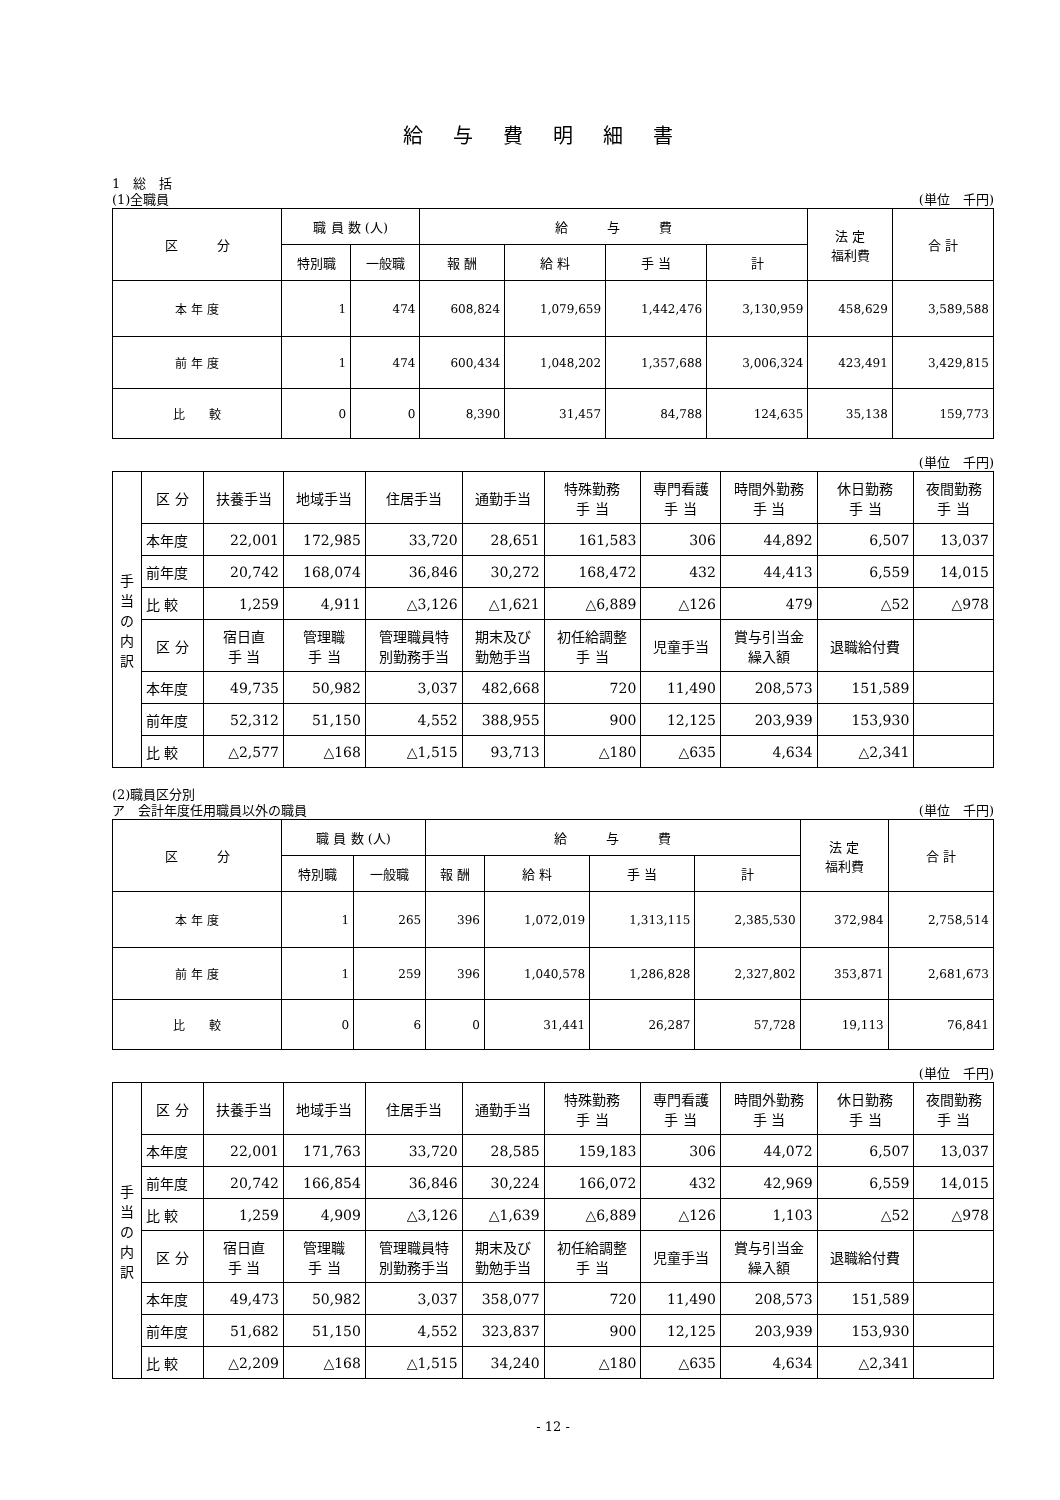給与費明細書
1　総　括
(1)全職員 (単位　千円)
| 区 分 | 職 員 数 (人) | | 給 与 費 | | | | 法 定 福利費 | 合 計 |
| --- | --- | --- | --- | --- | --- | --- | --- | --- |
| | 特別職 | 一般職 | 報 酬 | 給 料 | 手 当 | 計 | | |
| 本 年 度 | 1 | 474 | 608,824 | 1,079,659 | 1,442,476 | 3,130,959 | 458,629 | 3,589,588 |
| 前 年 度 | 1 | 474 | 600,434 | 1,048,202 | 1,357,688 | 3,006,324 | 423,491 | 3,429,815 |
| 比 較 | 0 | 0 | 8,390 | 31,457 | 84,788 | 124,635 | 35,138 | 159,773 |
(単位　千円)
| 手 当 の 内 訳 | 区 分 | 扶養手当 | 地域手当 | 住居手当 | 通勤手当 | 特殊勤務 手 当 | 専門看護 手 当 | 時間外勤務 手 当 | 休日勤務 手 当 | 夜間勤務 手 当 |
| --- | --- | --- | --- | --- | --- | --- | --- | --- | --- | --- |
| | 本年度 | 22,001 | 172,985 | 33,720 | 28,651 | 161,583 | 306 | 44,892 | 6,507 | 13,037 |
| | 前年度 | 20,742 | 168,074 | 36,846 | 30,272 | 168,472 | 432 | 44,413 | 6,559 | 14,015 |
| | 比 較 | 1,259 | 4,911 | △3,126 | △1,621 | △6,889 | △126 | 479 | △52 | △978 |
| | 区 分 | 宿日直 手 当 | 管理職 手 当 | 管理職員特 別勤務手当 | 期末及び 勤勉手当 | 初任給調整 手 当 | 児童手当 | 賞与引当金 繰入額 | 退職給付費 | |
| | 本年度 | 49,735 | 50,982 | 3,037 | 482,668 | 720 | 11,490 | 208,573 | 151,589 | |
| | 前年度 | 52,312 | 51,150 | 4,552 | 388,955 | 900 | 12,125 | 203,939 | 153,930 | |
| | 比 較 | △2,577 | △168 | △1,515 | 93,713 | △180 | △635 | 4,634 | △2,341 | |
(2)職員区分別
ア　会計年度任用職員以外の職員 (単位　千円)
| 区 分 | 職 員 数 (人) | | 給 与 費 | | | | 法 定 福利費 | 合 計 |
| --- | --- | --- | --- | --- | --- | --- | --- | --- |
| | 特別職 | 一般職 | 報 酬 | 給 料 | 手 当 | 計 | | |
| 本 年 度 | 1 | 265 | 396 | 1,072,019 | 1,313,115 | 2,385,530 | 372,984 | 2,758,514 |
| 前 年 度 | 1 | 259 | 396 | 1,040,578 | 1,286,828 | 2,327,802 | 353,871 | 2,681,673 |
| 比 較 | 0 | 6 | 0 | 31,441 | 26,287 | 57,728 | 19,113 | 76,841 |
(単位　千円)
| 手 当 の 内 訳 | 区 分 | 扶養手当 | 地域手当 | 住居手当 | 通勤手当 | 特殊勤務 手 当 | 専門看護 手 当 | 時間外勤務 手 当 | 休日勤務 手 当 | 夜間勤務 手 当 |
| --- | --- | --- | --- | --- | --- | --- | --- | --- | --- | --- |
| | 本年度 | 22,001 | 171,763 | 33,720 | 28,585 | 159,183 | 306 | 44,072 | 6,507 | 13,037 |
| | 前年度 | 20,742 | 166,854 | 36,846 | 30,224 | 166,072 | 432 | 42,969 | 6,559 | 14,015 |
| | 比 較 | 1,259 | 4,909 | △3,126 | △1,639 | △6,889 | △126 | 1,103 | △52 | △978 |
| | 区 分 | 宿日直 手 当 | 管理職 手 当 | 管理職員特 別勤務手当 | 期末及び 勤勉手当 | 初任給調整 手 当 | 児童手当 | 賞与引当金 繰入額 | 退職給付費 | |
| | 本年度 | 49,473 | 50,982 | 3,037 | 358,077 | 720 | 11,490 | 208,573 | 151,589 | |
| | 前年度 | 51,682 | 51,150 | 4,552 | 323,837 | 900 | 12,125 | 203,939 | 153,930 | |
| | 比 較 | △2,209 | △168 | △1,515 | 34,240 | △180 | △635 | 4,634 | △2,341 | |
- 12 -